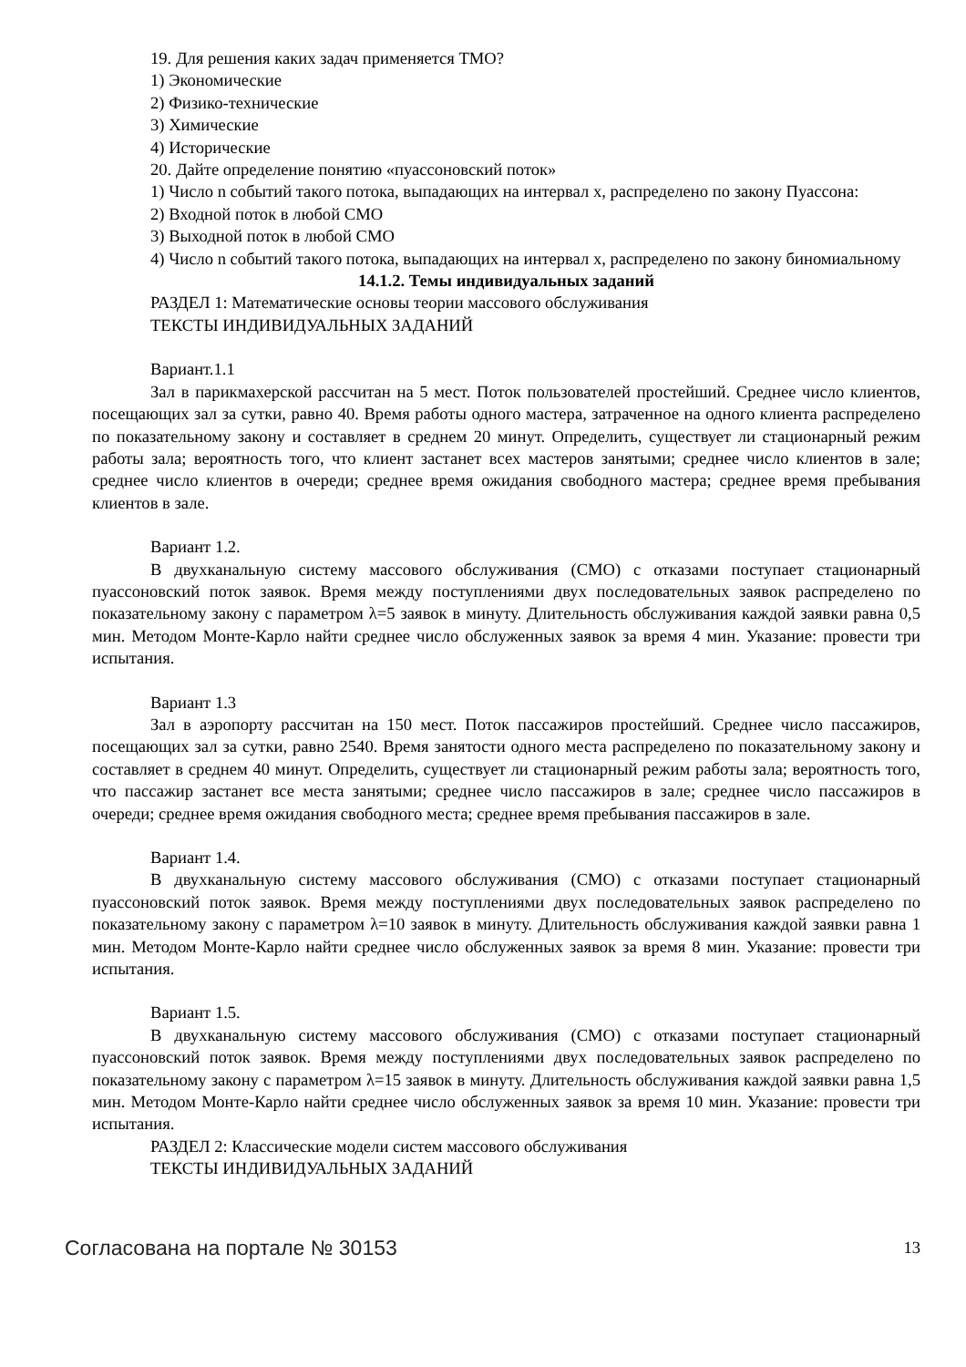19. Для решения каких задач применяется ТМО?
1) Экономические
2) Физико-технические
3) Химические
4) Исторические
20. Дайте определение понятию «пуассоновский поток»
1) Число n событий такого потока, выпадающих на интервал x, распределено по закону Пуассона:
2) Входной поток в любой СМО
3) Выходной поток в любой СМО
4) Число n событий такого потока, выпадающих на интервал x, распределено по закону биномиальному
14.1.2. Темы индивидуальных заданий
РАЗДЕЛ 1: Математические основы теории массового обслуживания
ТЕКСТЫ ИНДИВИДУАЛЬНЫХ ЗАДАНИЙ
Вариант.1.1
Зал в парикмахерской рассчитан на 5 мест. Поток пользователей простейший. Среднее число клиентов, посещающих зал за сутки, равно 40. Время работы одного мастера, затраченное на одного клиента распределено по показательному закону и составляет в среднем 20 минут. Определить, существует ли стационарный режим работы зала; вероятность того, что клиент застанет всех мастеров занятыми; среднее число клиентов в зале; среднее число клиентов в очереди; среднее время ожидания свободного мастера; среднее время пребывания клиентов в зале.
Вариант 1.2.
В двухканальную систему массового обслуживания (СМО) с отказами поступает стационарный пуассоновский поток заявок. Время между поступлениями двух последовательных заявок распределено по показательному закону с параметром λ=5 заявок в минуту. Длительность обслуживания каждой заявки равна 0,5 мин. Методом Монте-Карло найти среднее число обслуженных заявок за время 4 мин. Указание: провести три испытания.
Вариант 1.3
Зал в аэропорту рассчитан на 150 мест. Поток пассажиров простейший. Среднее число пассажиров, посещающих зал за сутки, равно 2540. Время занятости одного места распределено по показательному закону и составляет в среднем 40 минут. Определить, существует ли стационарный режим работы зала; вероятность того, что пассажир застанет все места занятыми; среднее число пассажиров в зале; среднее число пассажиров в очереди; среднее время ожидания свободного места; среднее время пребывания пассажиров в зале.
Вариант 1.4.
В двухканальную систему массового обслуживания (СМО) с отказами поступает стационарный пуассоновский поток заявок. Время между поступлениями двух последовательных заявок распределено по показательному закону с параметром λ=10 заявок в минуту. Длительность обслуживания каждой заявки равна 1 мин. Методом Монте-Карло найти среднее число обслуженных заявок за время 8 мин. Указание: провести три испытания.
Вариант 1.5.
В двухканальную систему массового обслуживания (СМО) с отказами поступает стационарный пуассоновский поток заявок. Время между поступлениями двух последовательных заявок распределено по показательному закону с параметром λ=15 заявок в минуту. Длительность обслуживания каждой заявки равна 1,5 мин. Методом Монте-Карло найти среднее число обслуженных заявок за время 10 мин. Указание: провести три испытания.
РАЗДЕЛ 2: Классические модели систем массового обслуживания
ТЕКСТЫ ИНДИВИДУАЛЬНЫХ ЗАДАНИЙ
Согласована на портале № 30153 13